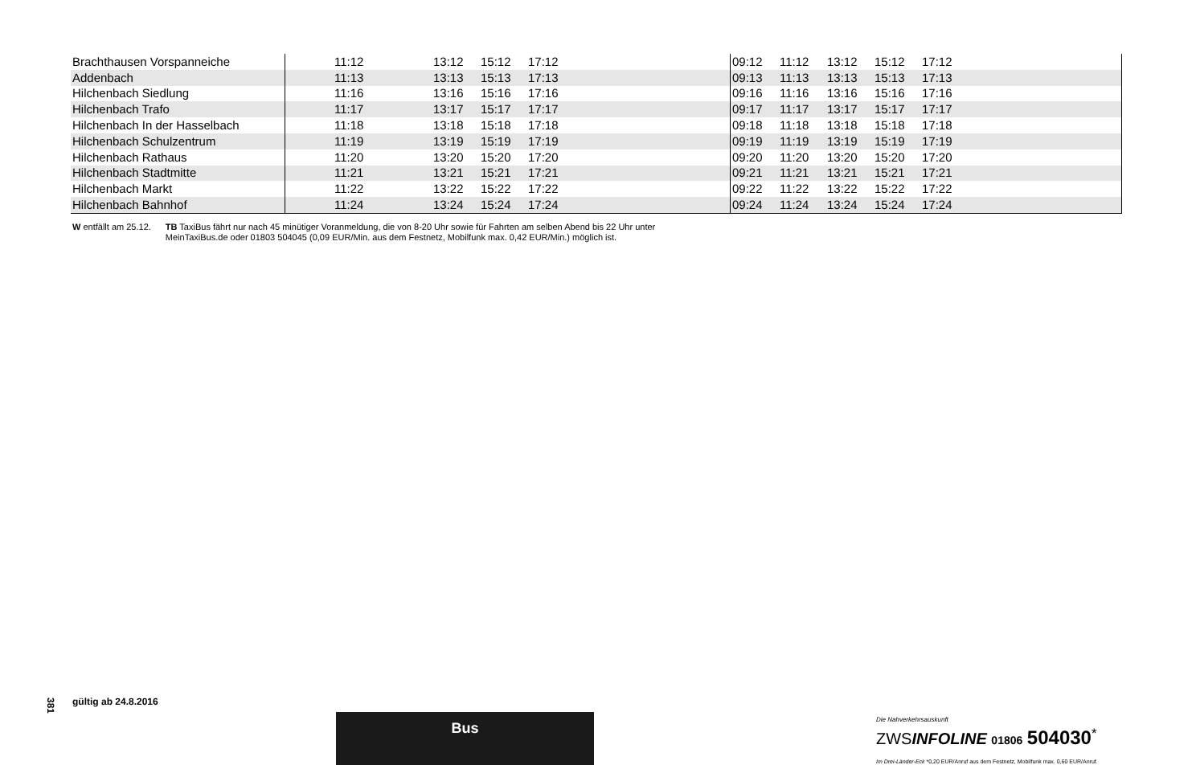| Brachthausen Vorspanneiche | | 11:12 | | 13:12 | 15:12 | 17:12 | | | 09:12 | 11:12 | 13:12 | 15:12 | 17:12 | |
| Addenbach | | 11:13 | | 13:13 | 15:13 | 17:13 | | | 09:13 | 11:13 | 13:13 | 15:13 | 17:13 | |
| Hilchenbach Siedlung | | 11:16 | | 13:16 | 15:16 | 17:16 | | | 09:16 | 11:16 | 13:16 | 15:16 | 17:16 | |
| Hilchenbach Trafo | | 11:17 | | 13:17 | 15:17 | 17:17 | | | 09:17 | 11:17 | 13:17 | 15:17 | 17:17 | |
| Hilchenbach In der Hasselbach | | 11:18 | | 13:18 | 15:18 | 17:18 | | | 09:18 | 11:18 | 13:18 | 15:18 | 17:18 | |
| Hilchenbach Schulzentrum | | 11:19 | | 13:19 | 15:19 | 17:19 | | | 09:19 | 11:19 | 13:19 | 15:19 | 17:19 | |
| Hilchenbach Rathaus | | 11:20 | | 13:20 | 15:20 | 17:20 | | | 09:20 | 11:20 | 13:20 | 15:20 | 17:20 | |
| Hilchenbach Stadtmitte | | 11:21 | | 13:21 | 15:21 | 17:21 | | | 09:21 | 11:21 | 13:21 | 15:21 | 17:21 | |
| Hilchenbach Markt | | 11:22 | | 13:22 | 15:22 | 17:22 | | | 09:22 | 11:22 | 13:22 | 15:22 | 17:22 | |
| Hilchenbach Bahnhof | | 11:24 | | 13:24 | 15:24 | 17:24 | | | 09:24 | 11:24 | 13:24 | 15:24 | 17:24 | |
W entfällt am 25.12. TB TaxiBus fährt nur nach 45 minütiger Voranmeldung, die von 8-20 Uhr sowie für Fahrten am selben Abend bis 22 Uhr unter
MeinTaxiBus.de oder 01803 504045 (0,09 EUR/Min. aus dem Festnetz, Mobilfunk max. 0,42 EUR/Min.) möglich ist.
381
gültig ab 24.8.2016
Bus
Die Nahverkehrsauskunft
ZWSINFOLINE 01806 504030<sup>*</sup>
Im Drei-Länder-Eck *0,20 EUR/Anruf aus dem Festnetz, Mobilfunk max. 0,60 EUR/Anruf.